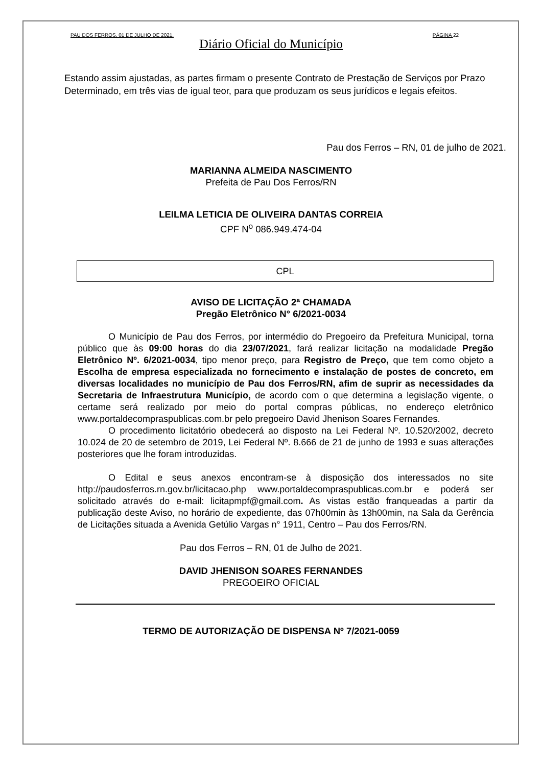PAU DOS FERROS, 01 DE JULHO DE 2021. PÁGINA 22
Diário Oficial do Município
Estando assim ajustadas, as partes firmam o presente Contrato de Prestação de Serviços por Prazo Determinado, em três vias de igual teor, para que produzam os seus jurídicos e legais efeitos.
Pau dos Ferros – RN, 01 de julho de 2021.
MARIANNA ALMEIDA NASCIMENTO
Prefeita de Pau Dos Ferros/RN
LEILMA LETICIA DE OLIVEIRA DANTAS CORREIA
CPF N<sup>o</sup> 086.949.474-04
CPL
AVISO DE LICITAÇÃO 2ª CHAMADA
Pregão Eletrônico N° 6/2021-0034
O Município de Pau dos Ferros, por intermédio do Pregoeiro da Prefeitura Municipal, torna público que às 09:00 horas do dia 23/07/2021, fará realizar licitação na modalidade Pregão Eletrônico Nº. 6/2021-0034, tipo menor preço, para Registro de Preço, que tem como objeto a Escolha de empresa especializada no fornecimento e instalação de postes de concreto, em diversas localidades no município de Pau dos Ferros/RN, afim de suprir as necessidades da Secretaria de Infraestrutura Município, de acordo com o que determina a legislação vigente, o certame será realizado por meio do portal compras públicas, no endereço eletrônico www.portaldecompraspublicas.com.br pelo pregoeiro David Jhenison Soares Fernandes.
O procedimento licitatório obedecerá ao disposto na Lei Federal Nº. 10.520/2002, decreto 10.024 de 20 de setembro de 2019, Lei Federal Nº. 8.666 de 21 de junho de 1993 e suas alterações posteriores que lhe foram introduzidas.
O Edital e seus anexos encontram-se à disposição dos interessados no site http://paudosferros.rn.gov.br/licitacao.php www.portaldecompraspublicas.com.br e poderá ser solicitado através do e-mail: licitapmpf@gmail.com. As vistas estão franqueadas a partir da publicação deste Aviso, no horário de expediente, das 07h00min às 13h00min, na Sala da Gerência de Licitações situada a Avenida Getúlio Vargas n° 1911, Centro – Pau dos Ferros/RN.
Pau dos Ferros – RN, 01 de Julho de 2021.
DAVID JHENISON SOARES FERNANDES
PREGOEIRO OFICIAL
TERMO DE AUTORIZAÇÃO DE DISPENSA Nº 7/2021-0059